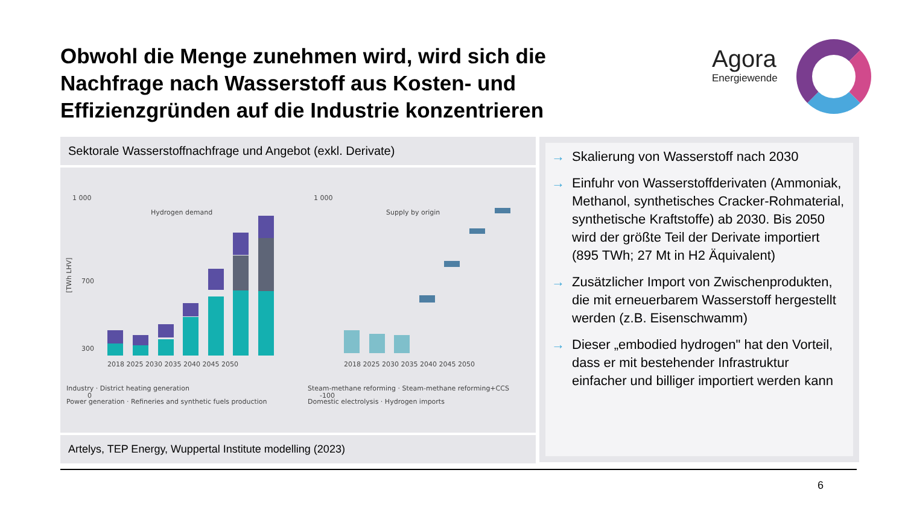Obwohl die Menge zunehmen wird, wird sich die Nachfrage nach Wasserstoff aus Kosten- und Effizienzgründen auf die Industrie konzentrieren
Agora
Energiewende
Sektorale Wasserstoffnachfrage und Angebot (exkl. Derivate)
Hydrogen demand
1 000
700
300
0
[TWh LHV]
2018 2025 2030 2035 2040 2045 2050
Supply by origin
1 000
-100
2018 2025 2030 2035 2040 2045 2050
Industry · District heating generation
Power generation · Refineries and synthetic fuels production
Steam-methane reforming · Steam-methane reforming+CCS
Domestic electrolysis · Hydrogen imports
Artelys, TEP Energy, Wuppertal Institute modelling (2023)
→ Skalierung von Wasserstoff nach 2030
→ Einfuhr von Wasserstoffderivaten (Ammoniak, Methanol, synthetisches Cracker-Rohmaterial, synthetische Kraftstoffe) ab 2030. Bis 2050 wird der größte Teil der Derivate importiert (895 TWh; 27 Mt in H2 Äquivalent)
→ Zusätzlicher Import von Zwischenprodukten, die mit erneuerbarem Wasserstoff hergestellt werden (z.B. Eisenschwamm)
→ Dieser „embodied hydrogen" hat den Vorteil, dass er mit bestehender Infrastruktur einfacher und billiger importiert werden kann
6